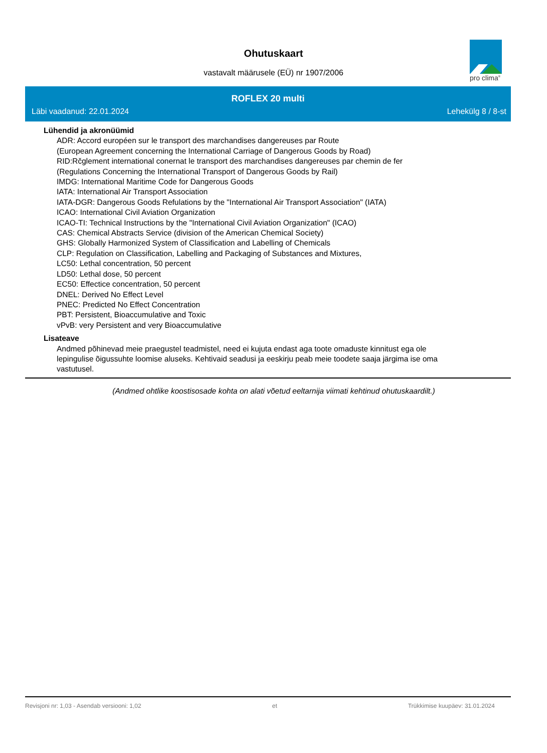Ohutuskaart
vastavalt määrusele (EÜ) nr 1907/2006
pro clima<sup>®</sup>
ROFLEX 20 multi
Läbi vaadanud: 22.01.2024 Lehekülg 8 / 8-st
Lühendid ja akronüümid
ADR: Accord européen sur le transport des marchandises dangereuses par Route
(European Agreement concerning the International Carriage of Dangerous Goods by Road)
RID:Rčglement international conernat le transport des marchandises dangereuses par chemin de fer
(Regulations Concerning the International Transport of Dangerous Goods by Rail)
IMDG: International Maritime Code for Dangerous Goods
IATA: International Air Transport Association
IATA-DGR: Dangerous Goods Refulations by the "International Air Transport Association" (IATA)
ICAO: International Civil Aviation Organization
ICAO-TI: Technical Instructions by the "International Civil Aviation Organization" (ICAO)
CAS: Chemical Abstracts Service (division of the American Chemical Society)
GHS: Globally Harmonized System of Classification and Labelling of Chemicals
CLP: Regulation on Classification, Labelling and Packaging of Substances and Mixtures,
LC50: Lethal concentration, 50 percent
LD50: Lethal dose, 50 percent
EC50: Effectice concentration, 50 percent
DNEL: Derived No Effect Level
PNEC: Predicted No Effect Concentration
PBT: Persistent, Bioaccumulative and Toxic
vPvB: very Persistent and very Bioaccumulative
Lisateave
Andmed põhinevad meie praegustel teadmistel, need ei kujuta endast aga toote omaduste kinnitust ega ole
lepingulise õigussuhte loomise aluseks. Kehtivaid seadusi ja eeskirju peab meie toodete saaja järgima ise oma
vastutusel.
(Andmed ohtlike koostisosade kohta on alati võetud eeltarnija viimati kehtinud ohutuskaardilt.)
Revisjoni nr: 1,03 - Asendab versiooni: 1,02 et Trükkimise kuupäev: 31.01.2024